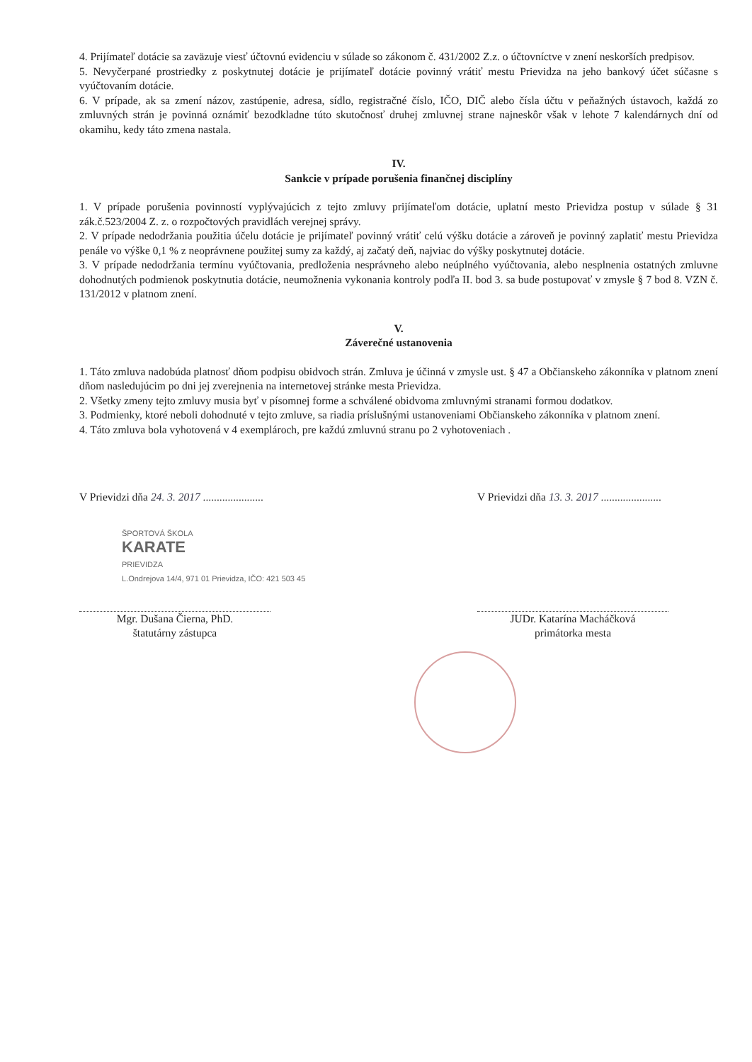4. Prijímateľ dotácie sa zaväzuje viesť účtovnú evidenciu v súlade so zákonom č. 431/2002 Z.z. o účtovníctve v znení neskorších predpisov.
5. Nevyčerpané prostriedky z poskytnutej dotácie je prijímateľ dotácie povinný vrátiť mestu Prievidza na jeho bankový účet súčasne s vyúčtovaním dotácie.
6. V prípade, ak sa zmení názov, zastúpenie, adresa, sídlo, registračné číslo, IČO, DIČ alebo čísla účtu v peňažných ústavoch, každá zo zmluvných strán je povinná oznámiť bezodkladne túto skutočnosť druhej zmluvnej strane najneskôr však v lehote 7 kalendárnych dní od okamihu, kedy táto zmena nastala.
IV.
Sankcie v prípade porušenia finančnej disciplíny
1. V prípade porušenia povinností vyplývajúcich z tejto zmluvy prijímateľom dotácie, uplatní mesto Prievidza postup v súlade § 31 zák.č.523/2004 Z. z. o rozpočtových pravidlách verejnej správy.
2. V prípade nedodržania použitia účelu dotácie je prijímateľ povinný vrátiť celú výšku dotácie a zároveň je povinný zaplatiť mestu Prievidza penále vo výške 0,1 % z neoprávnene použitej sumy za každý, aj začatý deň, najviac do výšky poskytnutej dotácie.
3. V prípade nedodržania termínu vyúčtovania, predloženia nesprávneho alebo neúplného vyúčtovania, alebo nesplnenia ostatných zmluvne dohodnutých podmienok poskytnutia dotácie, neumožnenia vykonania kontroly podľa II. bod 3. sa bude postupovať v zmysle § 7 bod 8. VZN č. 131/2012 v platnom znení.
V.
Záverečné ustanovenia
1. Táto zmluva nadobúda platnosť dňom podpisu obidvoch strán. Zmluva je účinná v zmysle ust. § 47 a Občianskeho zákonníka v platnom znení dňom nasledujúcim po dni jej zverejnenia na internetovej stránke mesta Prievidza.
2. Všetky zmeny tejto zmluvy musia byť v písomnej forme a schválené obidvoma zmluvnými stranami formou dodatkov.
3. Podmienky, ktoré neboli dohodnuté v tejto zmluve, sa riadia príslušnými ustanoveniami Občianskeho zákonníka v platnom znení.
4. Táto zmluva bola vyhotovená v 4 exemplároch, pre každú zmluvnú stranu po 2 vyhotoveniach .
V Prievidzi dňa 24. 3. 2017 ......................
ŠPORTOVÁ ŠKOLA
KARATE
PRIEVIDZA
L.Ondrejova 14/4, 971 01 Prievidza, IČO: 421 503 45
Mgr. Dušana Čierna, PhD.
štatutárny zástupca
V Prievidzi dňa 13. 3. 2017 ......................
JUDr. Katarína Macháčková
primátorka mesta